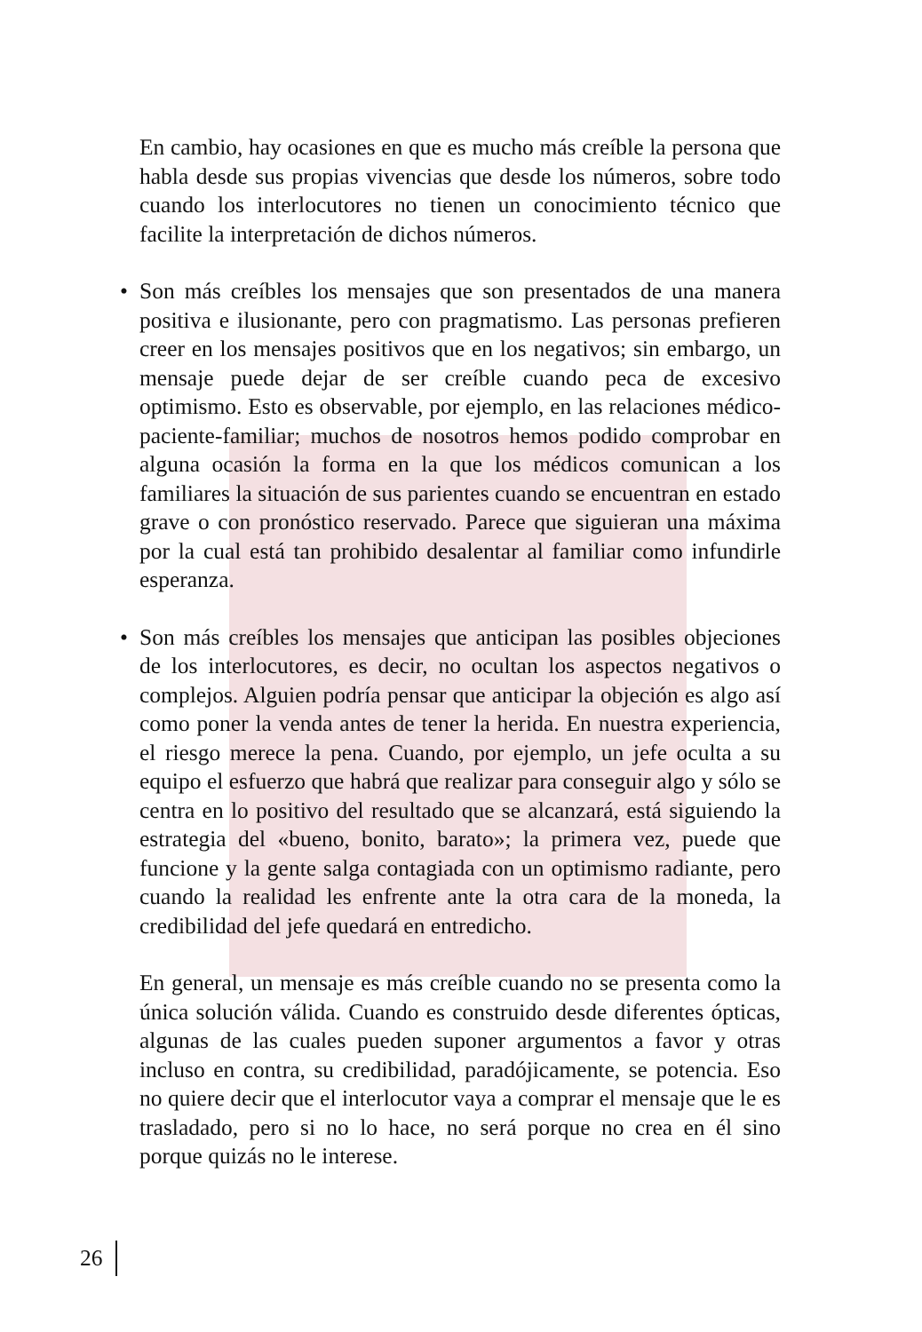En cambio, hay ocasiones en que es mucho más creíble la persona que habla desde sus propias vivencias que desde los números, sobre todo cuando los interlocutores no tienen un conocimiento técnico que facilite la interpretación de dichos números.
• Son más creíbles los mensajes que son presentados de una manera positiva e ilusionante, pero con pragmatismo. Las personas prefieren creer en los mensajes positivos que en los negativos; sin embargo, un mensaje puede dejar de ser creíble cuando peca de excesivo optimismo. Esto es observable, por ejemplo, en las relaciones médico-paciente-familiar; muchos de nosotros hemos podido comprobar en alguna ocasión la forma en la que los médicos comunican a los familiares la situación de sus parientes cuando se encuentran en estado grave o con pronóstico reservado. Parece que siguieran una máxima por la cual está tan prohibido desalentar al familiar como infundirle esperanza.
• Son más creíbles los mensajes que anticipan las posibles objeciones de los interlocutores, es decir, no ocultan los aspectos negativos o complejos. Alguien podría pensar que anticipar la objeción es algo así como poner la venda antes de tener la herida. En nuestra experiencia, el riesgo merece la pena. Cuando, por ejemplo, un jefe oculta a su equipo el esfuerzo que habrá que realizar para conseguir algo y sólo se centra en lo positivo del resultado que se alcanzará, está siguiendo la estrategia del «bueno, bonito, barato»; la primera vez, puede que funcione y la gente salga contagiada con un optimismo radiante, pero cuando la realidad les enfrente ante la otra cara de la moneda, la credibilidad del jefe quedará en entredicho.
En general, un mensaje es más creíble cuando no se presenta como la única solución válida. Cuando es construido desde diferentes ópticas, algunas de las cuales pueden suponer argumentos a favor y otras incluso en contra, su credibilidad, paradójicamente, se potencia. Eso no quiere decir que el interlocutor vaya a comprar el mensaje que le es trasladado, pero si no lo hace, no será porque no crea en él sino porque quizás no le interese.
26